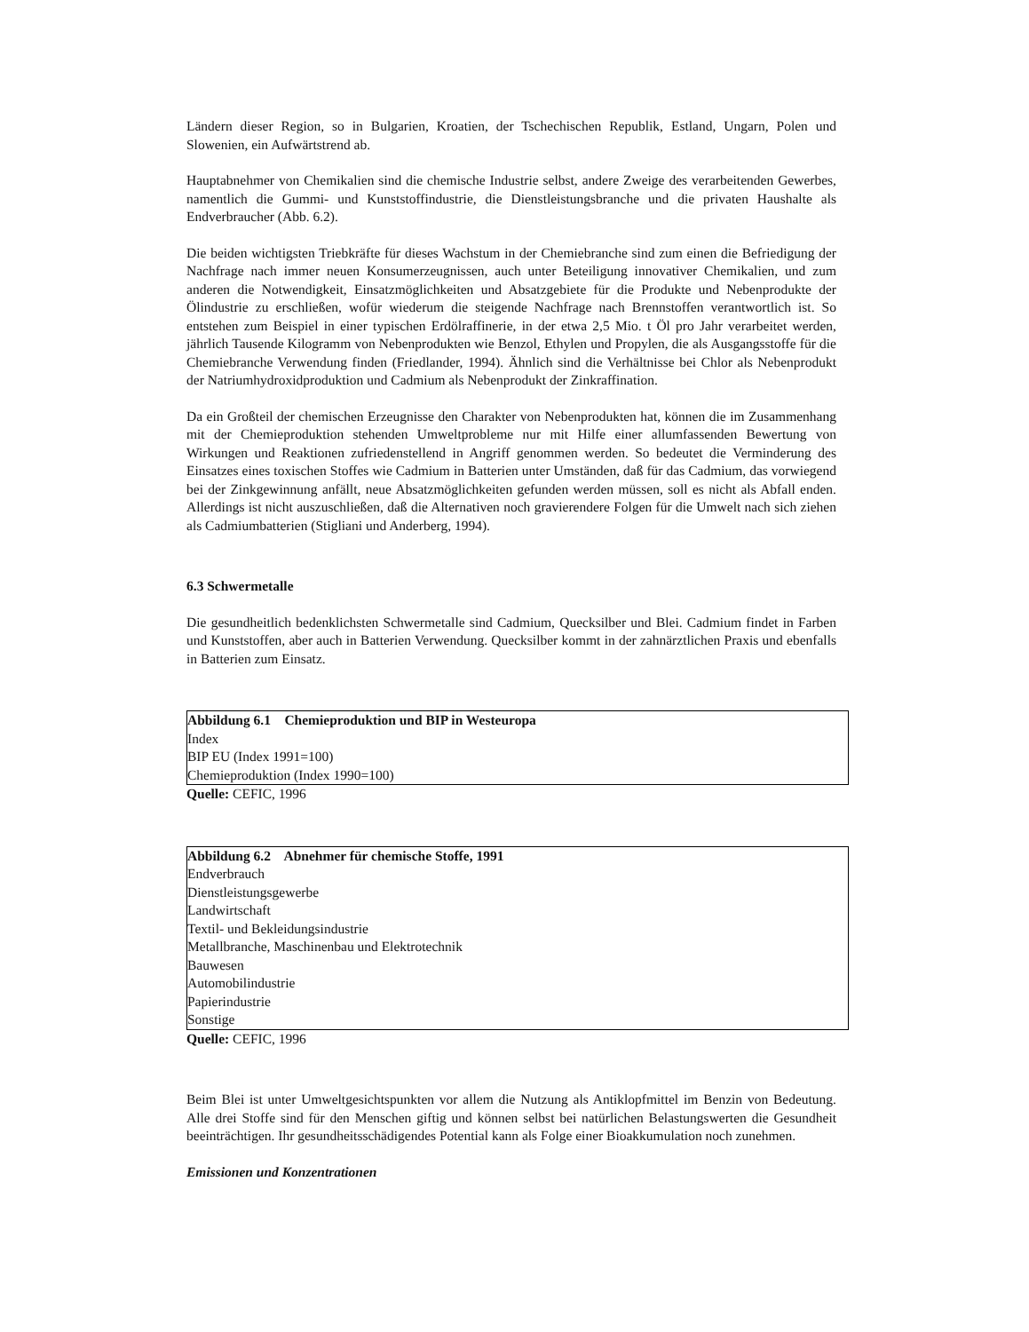Ländern dieser Region, so in Bulgarien, Kroatien, der Tschechischen Republik, Estland, Ungarn, Polen und Slowenien, ein Aufwärtstrend ab.
Hauptabnehmer von Chemikalien sind die chemische Industrie selbst, andere Zweige des verarbeitenden Gewerbes, namentlich die Gummi- und Kunststoffindustrie, die Dienstleistungsbranche und die privaten Haushalte als Endverbraucher (Abb. 6.2).
Die beiden wichtigsten Triebkräfte für dieses Wachstum in der Chemiebranche sind zum einen die Befriedigung der Nachfrage nach immer neuen Konsumerzeugnissen, auch unter Beteiligung innovativer Chemikalien, und zum anderen die Notwendigkeit, Einsatzmöglichkeiten und Absatzgebiete für die Produkte und Nebenprodukte der Ölindustrie zu erschließen, wofür wiederum die steigende Nachfrage nach Brennstoffen verantwortlich ist. So entstehen zum Beispiel in einer typischen Erdölraffinerie, in der etwa 2,5 Mio. t Öl pro Jahr verarbeitet werden, jährlich Tausende Kilogramm von Nebenprodukten wie Benzol, Ethylen und Propylen, die als Ausgangsstoffe für die Chemiebranche Verwendung finden (Friedlander, 1994). Ähnlich sind die Verhältnisse bei Chlor als Nebenprodukt der Natriumhydroxidproduktion und Cadmium als Nebenprodukt der Zinkraffination.
Da ein Großteil der chemischen Erzeugnisse den Charakter von Nebenprodukten hat, können die im Zusammenhang mit der Chemieproduktion stehenden Umweltprobleme nur mit Hilfe einer allumfassenden Bewertung von Wirkungen und Reaktionen zufriedenstellend in Angriff genommen werden. So bedeutet die Verminderung des Einsatzes eines toxischen Stoffes wie Cadmium in Batterien unter Umständen, daß für das Cadmium, das vorwiegend bei der Zinkgewinnung anfällt, neue Absatzmöglichkeiten gefunden werden müssen, soll es nicht als Abfall enden. Allerdings ist nicht auszuschließen, daß die Alternativen noch gravierendere Folgen für die Umwelt nach sich ziehen als Cadmiumbatterien (Stigliani und Anderberg, 1994).
6.3 Schwermetalle
Die gesundheitlich bedenklichsten Schwermetalle sind Cadmium, Quecksilber und Blei. Cadmium findet in Farben und Kunststoffen, aber auch in Batterien Verwendung. Quecksilber kommt in der zahnärztlichen Praxis und ebenfalls in Batterien zum Einsatz.
Abbildung 6.1 Chemieproduktion und BIP in Westeuropa
Index
BIP EU (Index 1991=100)
Chemieproduktion (Index 1990=100)
Quelle: CEFIC, 1996
Abbildung 6.2 Abnehmer für chemische Stoffe, 1991
Endverbrauch
Dienstleistungsgewerbe
Landwirtschaft
Textil- und Bekleidungsindustrie
Metallbranche, Maschinenbau und Elektrotechnik
Bauwesen
Automobilindustrie
Papierindustrie
Sonstige
Quelle: CEFIC, 1996
Beim Blei ist unter Umweltgesichtspunkten vor allem die Nutzung als Antiklopfmittel im Benzin von Bedeutung. Alle drei Stoffe sind für den Menschen giftig und können selbst bei natürlichen Belastungswerten die Gesundheit beeinträchtigen. Ihr gesundheitsschädigendes Potential kann als Folge einer Bioakkumulation noch zunehmen.
Emissionen und Konzentrationen